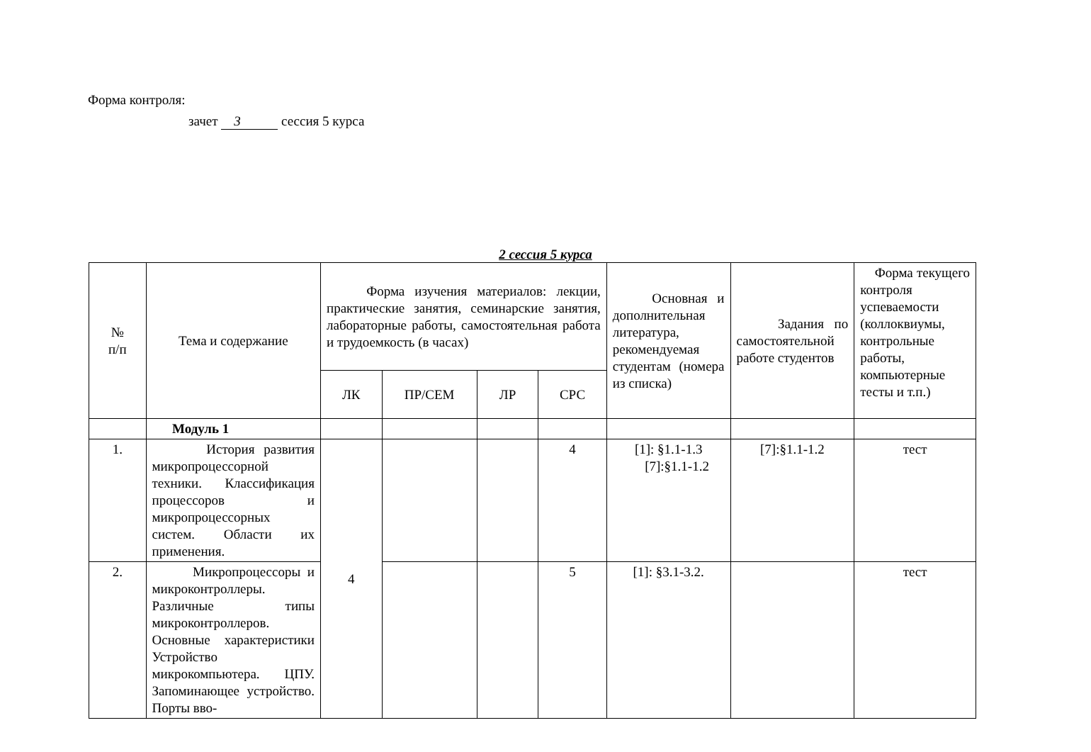Форма контроля:
зачет 3 сессия 5 курса
2 сессия 5 курса
| № п/п | Тема и содержание | Форма изучения материалов: лекции, практические занятия, семинарские занятия, лабораторные работы, самостоятельная работа и трудоемкость (в часах) | | | | Основная и дополнительная литература, рекомендуемая студентам (номера из списка) | Задания по самостоятельной работе студентов | Форма текущего контроля успеваемости (коллоквиумы, контрольные работы, компьютерные тесты и т.п.) |
| --- | --- | --- | --- | --- | --- | --- | --- | --- |
| | | ЛК | ПР/СЕМ | ЛР | СРС | | | |
| | Модуль 1 | | | | | | | |
| 1. | История развития микропроцессорной техники. Классификация процессоров и микропроцессорных систем. Области их применения. | 4 | | | 4 | [1]: §1.1-1.3 [7]:§1.1-1.2 | [7]:§1.1-1.2 | тест |
| 2. | Микропроцессоры и микроконтроллеры. Различные типы микроконтроллеров. Основные характеристики Устройство микрокомпьютера. ЦПУ. Запоминающее устройство. Порты вво- | | | | 5 | [1]: §3.1-3.2. | | тест |